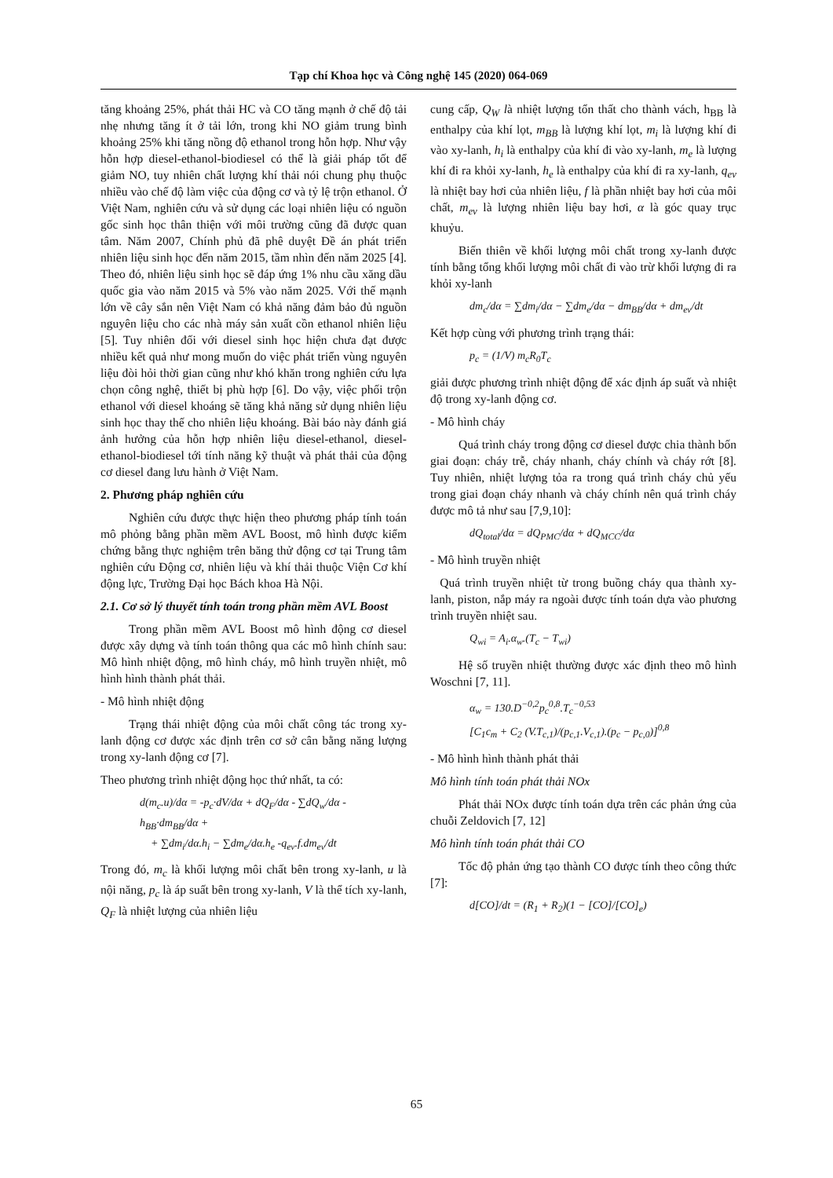Tạp chí Khoa học và Công nghệ 145 (2020) 064-069
tăng khoảng 25%, phát thải HC và CO tăng mạnh ở chế độ tải nhẹ nhưng tăng ít ở tải lớn, trong khi NO giảm trung bình khoảng 25% khi tăng nồng độ ethanol trong hỗn hợp. Như vậy hỗn hợp diesel-ethanol-biodiesel có thể là giải pháp tốt để giảm NO, tuy nhiên chất lượng khí thải nói chung phụ thuộc nhiều vào chế độ làm việc của động cơ và tỷ lệ trộn ethanol. Ở Việt Nam, nghiên cứu và sử dụng các loại nhiên liệu có nguồn gốc sinh học thân thiện với môi trường cũng đã được quan tâm. Năm 2007, Chính phủ đã phê duyệt Đề án phát triển nhiên liệu sinh học đến năm 2015, tầm nhìn đến năm 2025 [4]. Theo đó, nhiên liệu sinh học sẽ đáp ứng 1% nhu cầu xăng dầu quốc gia vào năm 2015 và 5% vào năm 2025. Với thế mạnh lớn về cây sắn nên Việt Nam có khả năng đảm bảo đủ nguồn nguyên liệu cho các nhà máy sản xuất cồn ethanol nhiên liệu [5]. Tuy nhiên đối với diesel sinh học hiện chưa đạt được nhiều kết quả như mong muốn do việc phát triển vùng nguyên liệu đòi hỏi thời gian cũng như khó khăn trong nghiên cứu lựa chọn công nghệ, thiết bị phù hợp [6]. Do vậy, việc phối trộn ethanol với diesel khoáng sẽ tăng khả năng sử dụng nhiên liệu sinh học thay thế cho nhiên liệu khoáng. Bài báo này đánh giá ảnh hưởng của hỗn hợp nhiên liệu diesel-ethanol, diesel-ethanol-biodiesel tới tính năng kỹ thuật và phát thải của động cơ diesel đang lưu hành ở Việt Nam.
2. Phương pháp nghiên cứu
Nghiên cứu được thực hiện theo phương pháp tính toán mô phỏng bằng phần mềm AVL Boost, mô hình được kiểm chứng bằng thực nghiệm trên băng thử động cơ tại Trung tâm nghiên cứu Động cơ, nhiên liệu và khí thải thuộc Viện Cơ khí động lực, Trường Đại học Bách khoa Hà Nội.
2.1. Cơ sở lý thuyết tính toán trong phần mềm AVL Boost
Trong phần mềm AVL Boost mô hình động cơ diesel được xây dựng và tính toán thông qua các mô hình chính sau: Mô hình nhiệt động, mô hình cháy, mô hình truyền nhiệt, mô hình hình thành phát thải.
- Mô hình nhiệt động
Trạng thái nhiệt động của môi chất công tác trong xy-lanh động cơ được xác định trên cơ sở cân bằng năng lượng trong xy-lanh động cơ [7].
Theo phương trình nhiệt động học thứ nhất, ta có:
d(m<sub>c</sub>.u)/dα = -p<sub>c</sub>·dV/dα + dQ<sub>F</sub>/dα - ∑dQ<sub>w</sub>/dα - h<sub>BB</sub>·dm<sub>BB</sub>/dα +
+ ∑dm<sub>i</sub>/dα.h<sub>i</sub> − ∑dm<sub>e</sub>/dα.h<sub>e</sub> -q<sub>ev</sub>.f.dm<sub>ev</sub>/dt
Trong đó, m<sub>c</sub> là khối lượng môi chất bên trong xy-lanh, u là nội năng, p<sub>c</sub> là áp suất bên trong xy-lanh, V là thể tích xy-lanh, Q<sub>F</sub> là nhiệt lượng của nhiên liệu
cung cấp, Q<sub>W</sub> là nhiệt lượng tổn thất cho thành vách, h<sub>BB</sub> là enthalpy của khí lọt, m<sub>BB</sub> là lượng khí lọt, m<sub>i</sub> là lượng khí đi vào xy-lanh, h<sub>i</sub> là enthalpy của khí đi vào xy-lanh, m<sub>e</sub> là lượng khí đi ra khỏi xy-lanh, h<sub>e</sub> là enthalpy của khí đi ra xy-lanh, q<sub>ev</sub> là nhiệt bay hơi của nhiên liệu, f là phần nhiệt bay hơi của môi chất, m<sub>ev</sub> là lượng nhiên liệu bay hơi, α là góc quay trục khuỷu.
Biến thiên về khối lượng môi chất trong xy-lanh được tính bằng tổng khối lượng môi chất đi vào trừ khối lượng đi ra khỏi xy-lanh
dm<sub>c</sub>/dα = ∑dm<sub>i</sub>/dα − ∑dm<sub>e</sub>/dα − dm<sub>BB</sub>/dα + dm<sub>ev</sub>/dt
Kết hợp cùng với phương trình trạng thái:
p<sub>c</sub> = (1/V) m<sub>c</sub>R<sub>0</sub>T<sub>c</sub>
giải được phương trình nhiệt động để xác định áp suất và nhiệt độ trong xy-lanh động cơ.
- Mô hình cháy
Quá trình cháy trong động cơ diesel được chia thành bốn giai đoạn: cháy trễ, cháy nhanh, cháy chính và cháy rớt [8]. Tuy nhiên, nhiệt lượng tỏa ra trong quá trình cháy chủ yếu trong giai đoạn cháy nhanh và cháy chính nên quá trình cháy được mô tả như sau [7,9,10]:
dQ<sub>total</sub>/dα = dQ<sub>PMC</sub>/dα + dQ<sub>MCC</sub>/dα
- Mô hình truyền nhiệt
Quá trình truyền nhiệt từ trong buồng cháy qua thành xy-lanh, piston, nắp máy ra ngoài được tính toán dựa vào phương trình truyền nhiệt sau.
Q<sub>wi</sub> = A<sub>i</sub>.α<sub>w</sub>.(T<sub>c</sub> − T<sub>wi</sub>)
Hệ số truyền nhiệt thường được xác định theo mô hình Woschni [7, 11].
α<sub>w</sub> = 130.D<sup>−0,2</sup>p<sub>c</sub><sup>0,8</sup>.T<sub>c</sub><sup>−0,53</sup>
[C<sub>1</sub>c<sub>m</sub> + C<sub>2</sub> (V.T<sub>c,1</sub>)/(p<sub>c,1</sub>.V<sub>c,1</sub>).(p<sub>c</sub> − p<sub>c,0</sub>)]<sup>0,8</sup>
- Mô hình hình thành phát thải
Mô hình tính toán phát thải NOx
Phát thải NOx được tính toán dựa trên các phản ứng của chuỗi Zeldovich [7, 12]
Mô hình tính toán phát thải CO
Tốc độ phản ứng tạo thành CO được tính theo công thức [7]:
d[CO]/dt = (R<sub>1</sub> + R<sub>2</sub>)(1 − [CO]/[CO]<sub>e</sub>)
65